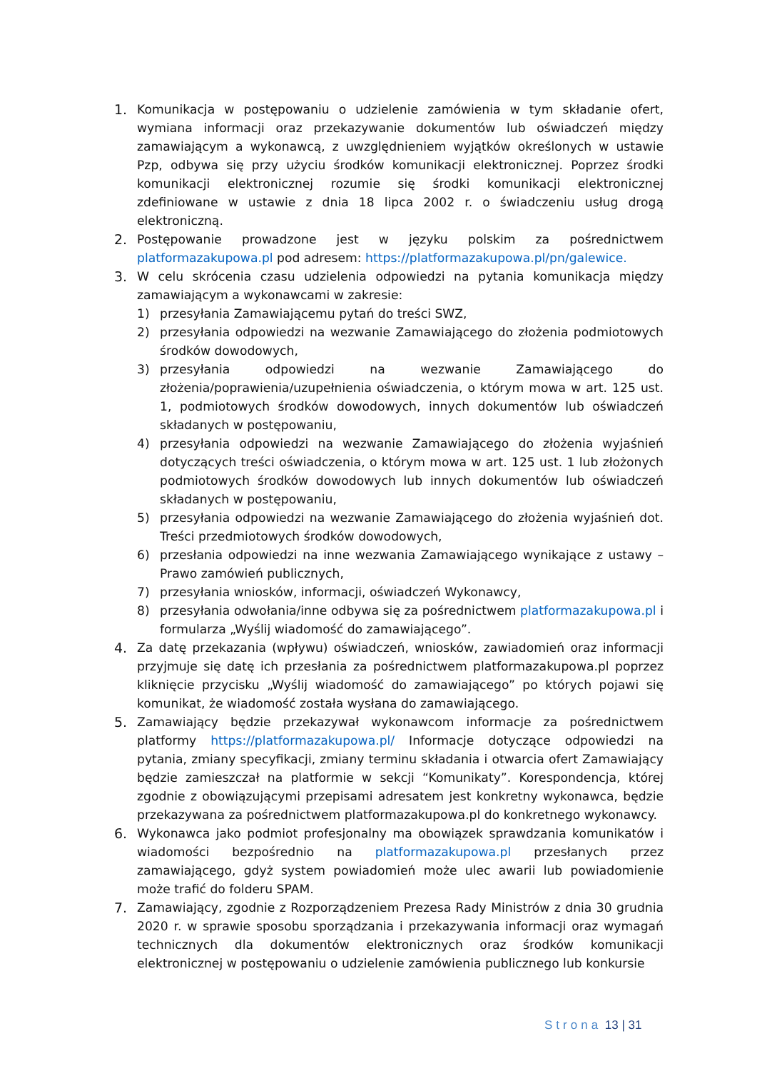1. Komunikacja w postępowaniu o udzielenie zamówienia w tym składanie ofert, wymiana informacji oraz przekazywanie dokumentów lub oświadczeń między zamawiającym a wykonawcą, z uwzględnieniem wyjątków określonych w ustawie Pzp, odbywa się przy użyciu środków komunikacji elektronicznej. Poprzez środki komunikacji elektronicznej rozumie się środki komunikacji elektronicznej zdefiniowane w ustawie z dnia 18 lipca 2002 r. o świadczeniu usług drogą elektroniczną.
2. Postępowanie prowadzone jest w języku polskim za pośrednictwem platformazakupowa.pl pod adresem: https://platformazakupowa.pl/pn/galewice.
3. W celu skrócenia czasu udzielenia odpowiedzi na pytania komunikacja między zamawiającym a wykonawcami w zakresie:
1) przesyłania Zamawiającemu pytań do treści SWZ,
2) przesyłania odpowiedzi na wezwanie Zamawiającego do złożenia podmiotowych środków dowodowych,
3) przesyłania odpowiedzi na wezwanie Zamawiającego do złożenia/poprawienia/uzupełnienia oświadczenia, o którym mowa w art. 125 ust. 1, podmiotowych środków dowodowych, innych dokumentów lub oświadczeń składanych w postępowaniu,
4) przesyłania odpowiedzi na wezwanie Zamawiającego do złożenia wyjaśnień dotyczących treści oświadczenia, o którym mowa w art. 125 ust. 1 lub złożonych podmiotowych środków dowodowych lub innych dokumentów lub oświadczeń składanych w postępowaniu,
5) przesyłania odpowiedzi na wezwanie Zamawiającego do złożenia wyjaśnień dot. Treści przedmiotowych środków dowodowych,
6) przesłania odpowiedzi na inne wezwania Zamawiającego wynikające z ustawy – Prawo zamówień publicznych,
7) przesyłania wniosków, informacji, oświadczeń Wykonawcy,
8) przesyłania odwołania/inne odbywa się za pośrednictwem platformazakupowa.pl i formularza „Wyślij wiadomość do zamawiającego”.
4. Za datę przekazania (wpływu) oświadczeń, wniosków, zawiadomień oraz informacji przyjmuje się datę ich przesłania za pośrednictwem platformazakupowa.pl poprzez kliknięcie przycisku „Wyślij wiadomość do zamawiającego” po których pojawi się komunikat, że wiadomość została wysłana do zamawiającego.
5. Zamawiający będzie przekazywał wykonawcom informacje za pośrednictwem platformy https://platformazakupowa.pl/ Informacje dotyczące odpowiedzi na pytania, zmiany specyfikacji, zmiany terminu składania i otwarcia ofert Zamawiający będzie zamieszczał na platformie w sekcji “Komunikaty”. Korespondencja, której zgodnie z obowiązującymi przepisami adresatem jest konkretny wykonawca, będzie przekazywana za pośrednictwem platformazakupowa.pl do konkretnego wykonawcy.
6. Wykonawca jako podmiot profesjonalny ma obowiązek sprawdzania komunikatów i wiadomości bezpośrednio na platformazakupowa.pl przesłanych przez zamawiającego, gdyż system powiadomień może ulec awarii lub powiadomienie może trafić do folderu SPAM.
7. Zamawiający, zgodnie z Rozporządzeniem Prezesa Rady Ministrów z dnia 30 grudnia 2020 r. w sprawie sposobu sporządzania i przekazywania informacji oraz wymagań technicznych dla dokumentów elektronicznych oraz środków komunikacji elektronicznej w postępowaniu o udzielenie zamówienia publicznego lub konkursie
Strona 13 | 31